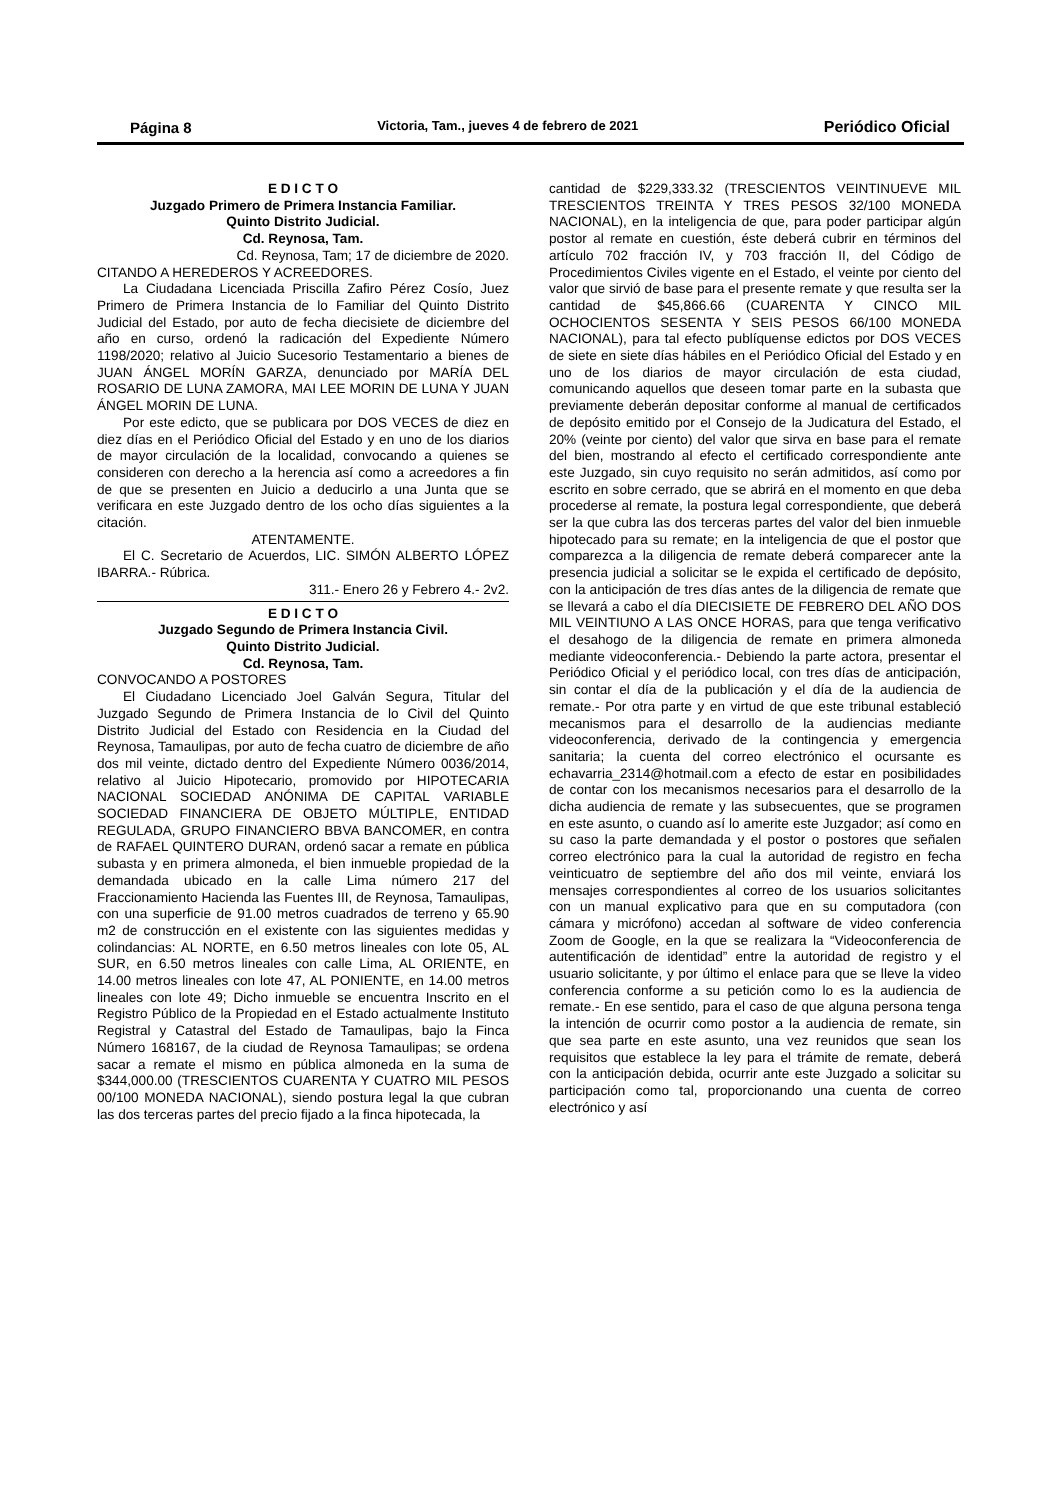Página 8 Victoria, Tam., jueves 4 de febrero de 2021 Periódico Oficial
E D I C T O
Juzgado Primero de Primera Instancia Familiar.
Quinto Distrito Judicial.
Cd. Reynosa, Tam.
Cd. Reynosa, Tam; 17 de diciembre de 2020.
CITANDO A HEREDEROS Y ACREEDORES.
La Ciudadana Licenciada Priscilla Zafiro Pérez Cosío, Juez Primero de Primera Instancia de lo Familiar del Quinto Distrito Judicial del Estado, por auto de fecha diecisiete de diciembre del año en curso, ordenó la radicación del Expediente Número 1198/2020; relativo al Juicio Sucesorio Testamentario a bienes de JUAN ÁNGEL MORÍN GARZA, denunciado por MARÍA DEL ROSARIO DE LUNA ZAMORA, MAI LEE MORIN DE LUNA Y JUAN ÁNGEL MORIN DE LUNA.
Por este edicto, que se publicara por DOS VECES de diez en diez días en el Periódico Oficial del Estado y en uno de los diarios de mayor circulación de la localidad, convocando a quienes se consideren con derecho a la herencia así como a acreedores a fin de que se presenten en Juicio a deducirlo a una Junta que se verificara en este Juzgado dentro de los ocho días siguientes a la citación.
ATENTAMENTE.
El C. Secretario de Acuerdos, LIC. SIMÓN ALBERTO LÓPEZ IBARRA.- Rúbrica.
311.- Enero 26 y Febrero 4.- 2v2.
E D I C T O
Juzgado Segundo de Primera Instancia Civil.
Quinto Distrito Judicial.
Cd. Reynosa, Tam.
CONVOCANDO A POSTORES
El Ciudadano Licenciado Joel Galván Segura, Titular del Juzgado Segundo de Primera Instancia de lo Civil del Quinto Distrito Judicial del Estado con Residencia en la Ciudad del Reynosa, Tamaulipas, por auto de fecha cuatro de diciembre de año dos mil veinte, dictado dentro del Expediente Número 0036/2014, relativo al Juicio Hipotecario, promovido por HIPOTECARIA NACIONAL SOCIEDAD ANÓNIMA DE CAPITAL VARIABLE SOCIEDAD FINANCIERA DE OBJETO MÚLTIPLE, ENTIDAD REGULADA, GRUPO FINANCIERO BBVA BANCOMER, en contra de RAFAEL QUINTERO DURAN, ordenó sacar a remate en pública subasta y en primera almoneda, el bien inmueble propiedad de la demandada ubicado en la calle Lima número 217 del Fraccionamiento Hacienda las Fuentes III, de Reynosa, Tamaulipas, con una superficie de 91.00 metros cuadrados de terreno y 65.90 m2 de construcción en el existente con las siguientes medidas y colindancias: AL NORTE, en 6.50 metros lineales con lote 05, AL SUR, en 6.50 metros lineales con calle Lima, AL ORIENTE, en 14.00 metros lineales con lote 47, AL PONIENTE, en 14.00 metros lineales con lote 49; Dicho inmueble se encuentra Inscrito en el Registro Público de la Propiedad en el Estado actualmente Instituto Registral y Catastral del Estado de Tamaulipas, bajo la Finca Número 168167, de la ciudad de Reynosa Tamaulipas; se ordena sacar a remate el mismo en pública almoneda en la suma de $344,000.00 (TRESCIENTOS CUARENTA Y CUATRO MIL PESOS 00/100 MONEDA NACIONAL), siendo postura legal la que cubran las dos terceras partes del precio fijado a la finca hipotecada, la
cantidad de $229,333.32 (TRESCIENTOS VEINTINUEVE MIL TRESCIENTOS TREINTA Y TRES PESOS 32/100 MONEDA NACIONAL), en la inteligencia de que, para poder participar algún postor al remate en cuestión, éste deberá cubrir en términos del artículo 702 fracción IV, y 703 fracción II, del Código de Procedimientos Civiles vigente en el Estado, el veinte por ciento del valor que sirvió de base para el presente remate y que resulta ser la cantidad de $45,866.66 (CUARENTA Y CINCO MIL OCHOCIENTOS SESENTA Y SEIS PESOS 66/100 MONEDA NACIONAL), para tal efecto publíquense edictos por DOS VECES de siete en siete días hábiles en el Periódico Oficial del Estado y en uno de los diarios de mayor circulación de esta ciudad, comunicando aquellos que deseen tomar parte en la subasta que previamente deberán depositar conforme al manual de certificados de depósito emitido por el Consejo de la Judicatura del Estado, el 20% (veinte por ciento) del valor que sirva en base para el remate del bien, mostrando al efecto el certificado correspondiente ante este Juzgado, sin cuyo requisito no serán admitidos, así como por escrito en sobre cerrado, que se abrirá en el momento en que deba procederse al remate, la postura legal correspondiente, que deberá ser la que cubra las dos terceras partes del valor del bien inmueble hipotecado para su remate; en la inteligencia de que el postor que comparezca a la diligencia de remate deberá comparecer ante la presencia judicial a solicitar se le expida el certificado de depósito, con la anticipación de tres días antes de la diligencia de remate que se llevará a cabo el día DIECISIETE DE FEBRERO DEL AÑO DOS MIL VEINTIUNO A LAS ONCE HORAS, para que tenga verificativo el desahogo de la diligencia de remate en primera almoneda mediante videoconferencia.- Debiendo la parte actora, presentar el Periódico Oficial y el periódico local, con tres días de anticipación, sin contar el día de la publicación y el día de la audiencia de remate.- Por otra parte y en virtud de que este tribunal estableció mecanismos para el desarrollo de la audiencias mediante videoconferencia, derivado de la contingencia y emergencia sanitaria; la cuenta del correo electrónico el ocursante es echavarria_2314@hotmail.com a efecto de estar en posibilidades de contar con los mecanismos necesarios para el desarrollo de la dicha audiencia de remate y las subsecuentes, que se programen en este asunto, o cuando así lo amerite este Juzgador; así como en su caso la parte demandada y el postor o postores que señalen correo electrónico para la cual la autoridad de registro en fecha veinticuatro de septiembre del año dos mil veinte, enviará los mensajes correspondientes al correo de los usuarios solicitantes con un manual explicativo para que en su computadora (con cámara y micrófono) accedan al software de video conferencia Zoom de Google, en la que se realizara la “Videoconferencia de autentificación de identidad” entre la autoridad de registro y el usuario solicitante, y por último el enlace para que se lleve la video conferencia conforme a su petición como lo es la audiencia de remate.- En ese sentido, para el caso de que alguna persona tenga la intención de ocurrir como postor a la audiencia de remate, sin que sea parte en este asunto, una vez reunidos que sean los requisitos que establece la ley para el trámite de remate, deberá con la anticipación debida, ocurrir ante este Juzgado a solicitar su participación como tal, proporcionando una cuenta de correo electrónico y así